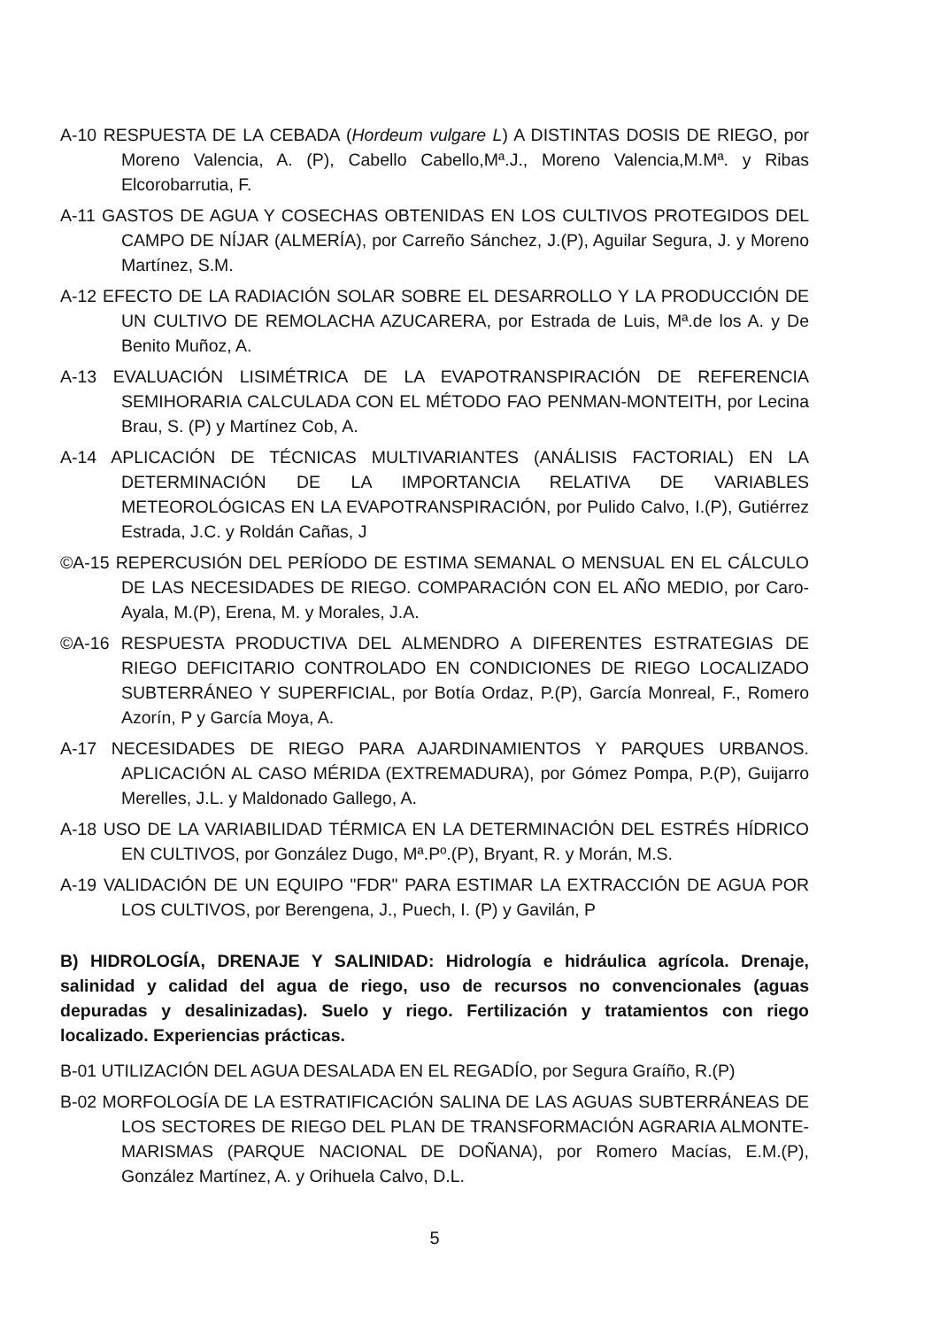A-10 RESPUESTA DE LA CEBADA (Hordeum vulgare L) A DISTINTAS DOSIS DE RIEGO, por Moreno Valencia, A. (P), Cabello Cabello,Mª.J., Moreno Valencia,M.Mª. y Ribas Elcorobarrutia, F.
A-11 GASTOS DE AGUA Y COSECHAS OBTENIDAS EN LOS CULTIVOS PROTEGIDOS DEL CAMPO DE NÍJAR (ALMERÍA), por Carreño Sánchez, J.(P), Aguilar Segura, J. y Moreno Martínez, S.M.
A-12 EFECTO DE LA RADIACIÓN SOLAR SOBRE EL DESARROLLO Y LA PRODUCCIÓN DE UN CULTIVO DE REMOLACHA AZUCARERA, por Estrada de Luis, Mª.de los A. y De Benito Muñoz, A.
A-13 EVALUACIÓN LISIMÉTRICA DE LA EVAPOTRANSPIRACIÓN DE REFERENCIA SEMIHORARIA CALCULADA CON EL MÉTODO FAO PENMAN-MONTEITH, por Lecina Brau, S. (P) y Martínez Cob, A.
A-14 APLICACIÓN DE TÉCNICAS MULTIVARIANTES (ANÁLISIS FACTORIAL) EN LA DETERMINACIÓN DE LA IMPORTANCIA RELATIVA DE VARIABLES METEOROLÓGICAS EN LA EVAPOTRANSPIRACIÓN, por Pulido Calvo, I.(P), Gutiérrez Estrada, J.C. y Roldán Cañas, J
©A-15 REPERCUSIÓN DEL PERÍODO DE ESTIMA SEMANAL O MENSUAL EN EL CÁLCULO DE LAS NECESIDADES DE RIEGO. COMPARACIÓN CON EL AÑO MEDIO, por Caro-Ayala, M.(P), Erena, M. y Morales, J.A.
©A-16 RESPUESTA PRODUCTIVA DEL ALMENDRO A DIFERENTES ESTRATEGIAS DE RIEGO DEFICITARIO CONTROLADO EN CONDICIONES DE RIEGO LOCALIZADO SUBTERRÁNEO Y SUPERFICIAL, por Botía Ordaz, P.(P), García Monreal, F., Romero Azorín, P y García Moya, A.
A-17 NECESIDADES DE RIEGO PARA AJARDINAMIENTOS Y PARQUES URBANOS. APLICACIÓN AL CASO MÉRIDA (EXTREMADURA), por Gómez Pompa, P.(P), Guijarro Merelles, J.L. y Maldonado Gallego, A.
A-18 USO DE LA VARIABILIDAD TÉRMICA EN LA DETERMINACIÓN DEL ESTRÉS HÍDRICO EN CULTIVOS, por González Dugo, Mª.Pº.(P), Bryant, R. y Morán, M.S.
A-19 VALIDACIÓN DE UN EQUIPO "FDR" PARA ESTIMAR LA EXTRACCIÓN DE AGUA POR LOS CULTIVOS, por Berengena, J., Puech, I. (P) y Gavilán, P
B) HIDROLOGÍA, DRENAJE Y SALINIDAD: Hidrología e hidráulica agrícola. Drenaje, salinidad y calidad del agua de riego, uso de recursos no convencionales (aguas depuradas y desalinizadas). Suelo y riego. Fertilización y tratamientos con riego localizado. Experiencias prácticas.
B-01 UTILIZACIÓN DEL AGUA DESALADA EN EL REGADÍO, por Segura Graíño, R.(P)
B-02 MORFOLOGÍA DE LA ESTRATIFICACIÓN SALINA DE LAS AGUAS SUBTERRÁNEAS DE LOS SECTORES DE RIEGO DEL PLAN DE TRANSFORMACIÓN AGRARIA ALMONTE-MARISMAS (PARQUE NACIONAL DE DOÑANA), por Romero Macías, E.M.(P), González Martínez, A. y Orihuela Calvo, D.L.
5